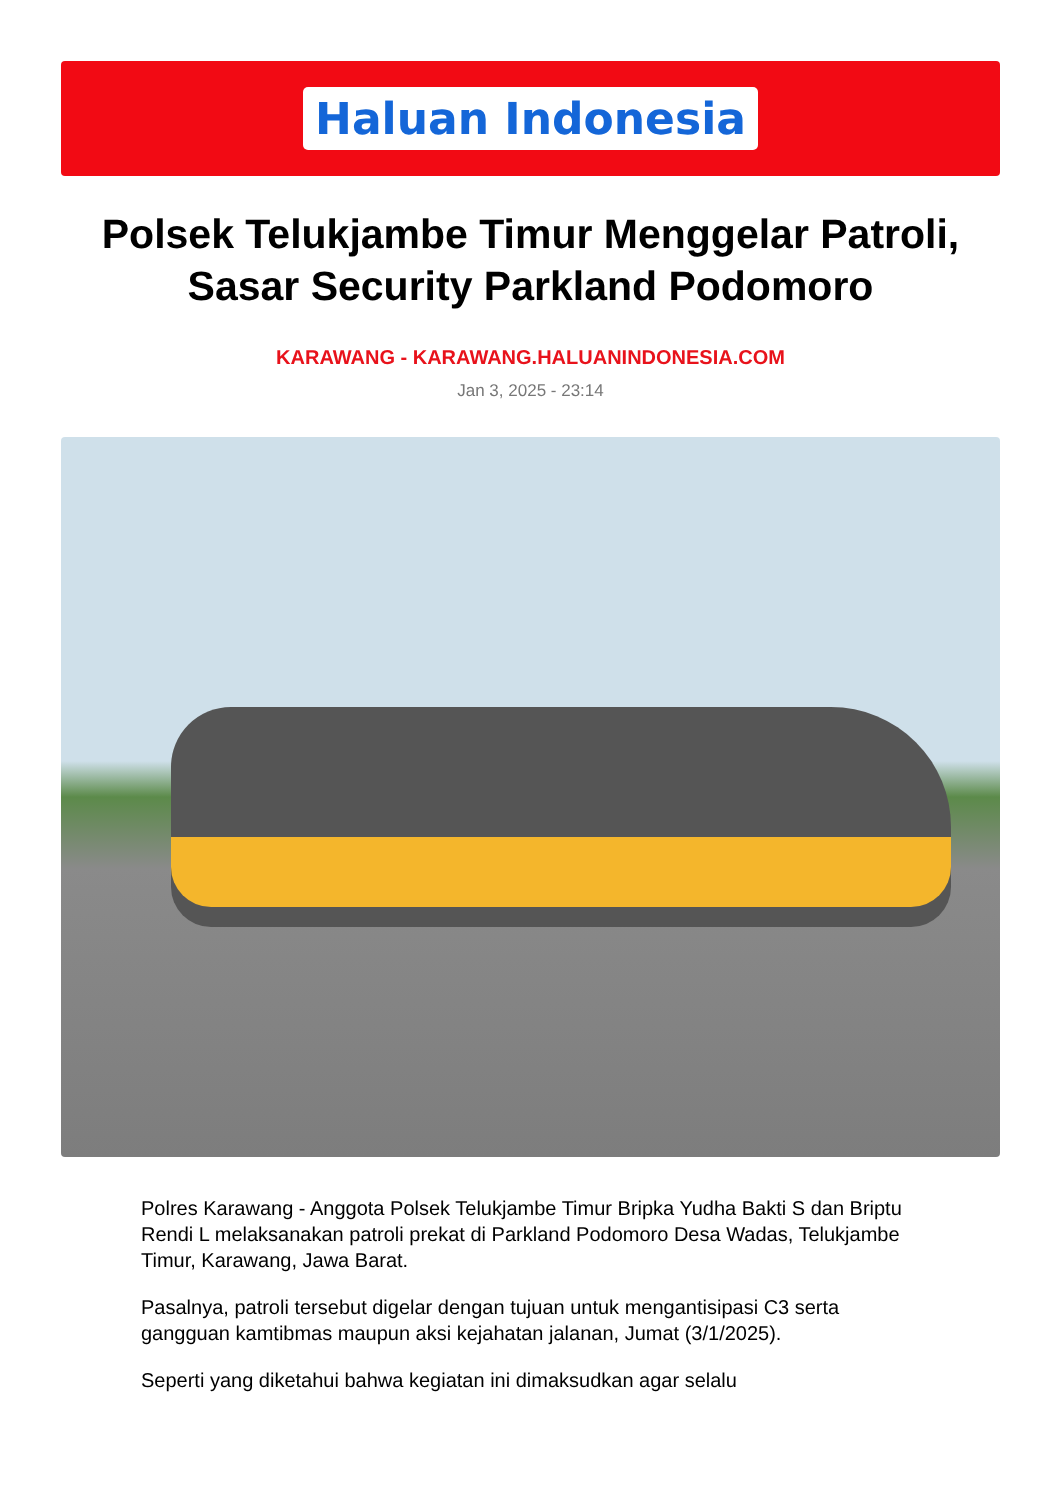Haluan Indonesia
Polsek Telukjambe Timur Menggelar Patroli, Sasar Security Parkland Podomoro
KARAWANG - KARAWANG.HALUANINDONESIA.COM
Jan 3, 2025 - 23:14
Polres Karawang - Anggota Polsek Telukjambe Timur Bripka Yudha Bakti S dan Briptu Rendi L melaksanakan patroli prekat di Parkland Podomoro Desa Wadas, Telukjambe Timur, Karawang, Jawa Barat.
Pasalnya, patroli tersebut digelar dengan tujuan untuk mengantisipasi C3 serta gangguan kamtibmas maupun aksi kejahatan jalanan, Jumat (3/1/2025).
Seperti yang diketahui bahwa kegiatan ini dimaksudkan agar selalu